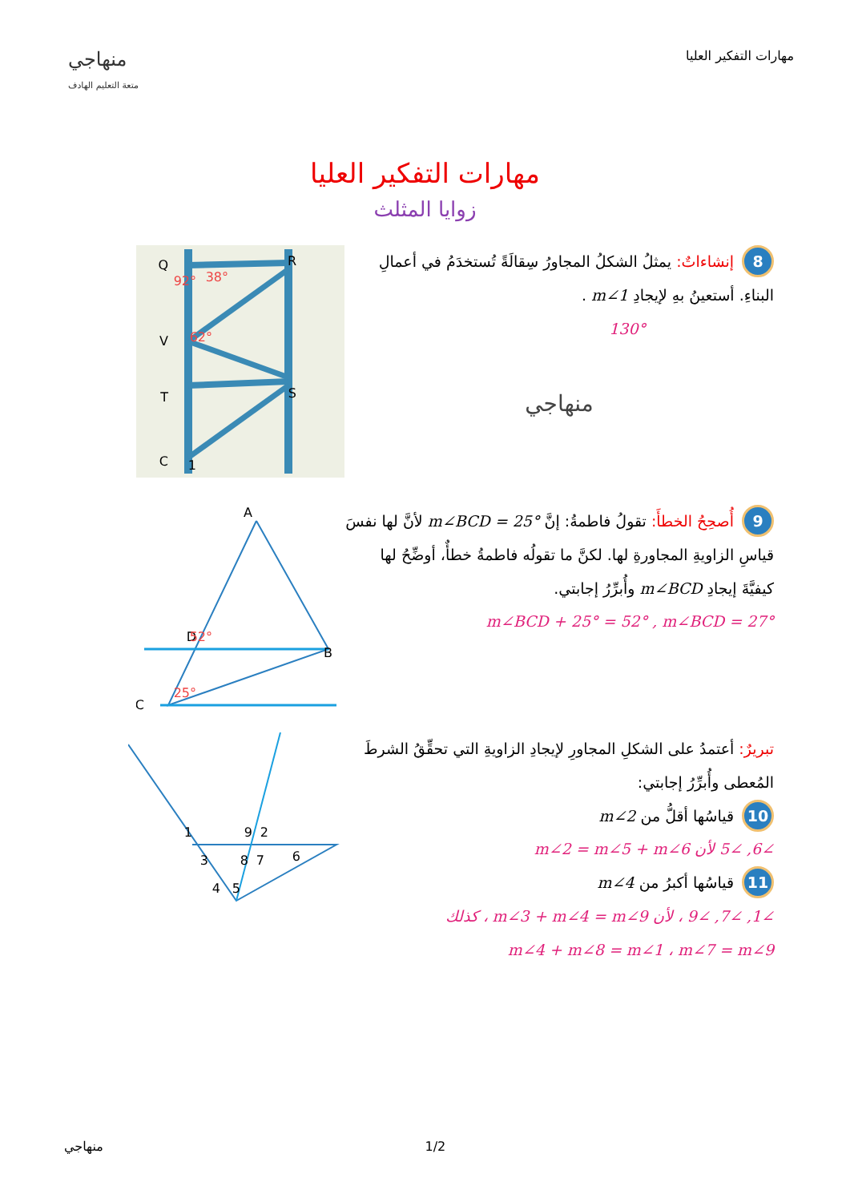منهاجي
متعة التعليم الهادف
مهارات التفكير العليا
مهارات التفكير العليا
زوايا المثلث
8 إنشاءاتٌ: يمثلُ الشكلُ المجاورُ سِقالَةً تُستخدَمُ في أعمالِ البناءِ. أستعينُ بهِ لإيجادِ m∠1 .
130°
منهاجي
Q
R
V
T
S
C
1
92°
38°
62°
9 أُصحِحُ الخطأَ: تقولُ فاطمةُ: إنَّ m∠BCD = 25° لأنَّ لها نفسَ قياسِ الزاويةِ المجاورةِ لها. لكنَّ ما تقولُه فاطمةُ خطأٌ، أوضِّحُ لها كيفيَّةَ إيجادِ m∠BCD وأُبرِّرُ إجابتي.
m∠BCD + 25° = 52° , m∠BCD = 27°
A
B
C
D
52°
25°
تبريرٌ: أعتمدُ على الشكلِ المجاورِ لإيجادِ الزاويةِ التي تحقِّقُ الشرطَ المُعطى وأُبرِّرُ إجابتي:
10 قياسُها أقلُّ من m∠2
∠6, ∠5 لأن m∠2 = m∠5 + m∠6
11 قياسُها أكبرُ من m∠4
∠1, ∠7, ∠9 ، لأن m∠3 + m∠4 = m∠9 ، كذلك
m∠4 + m∠8 = m∠1 ، m∠7 = m∠9
1
3
9
2
8
7
6
4
5
منهاجي 1/2